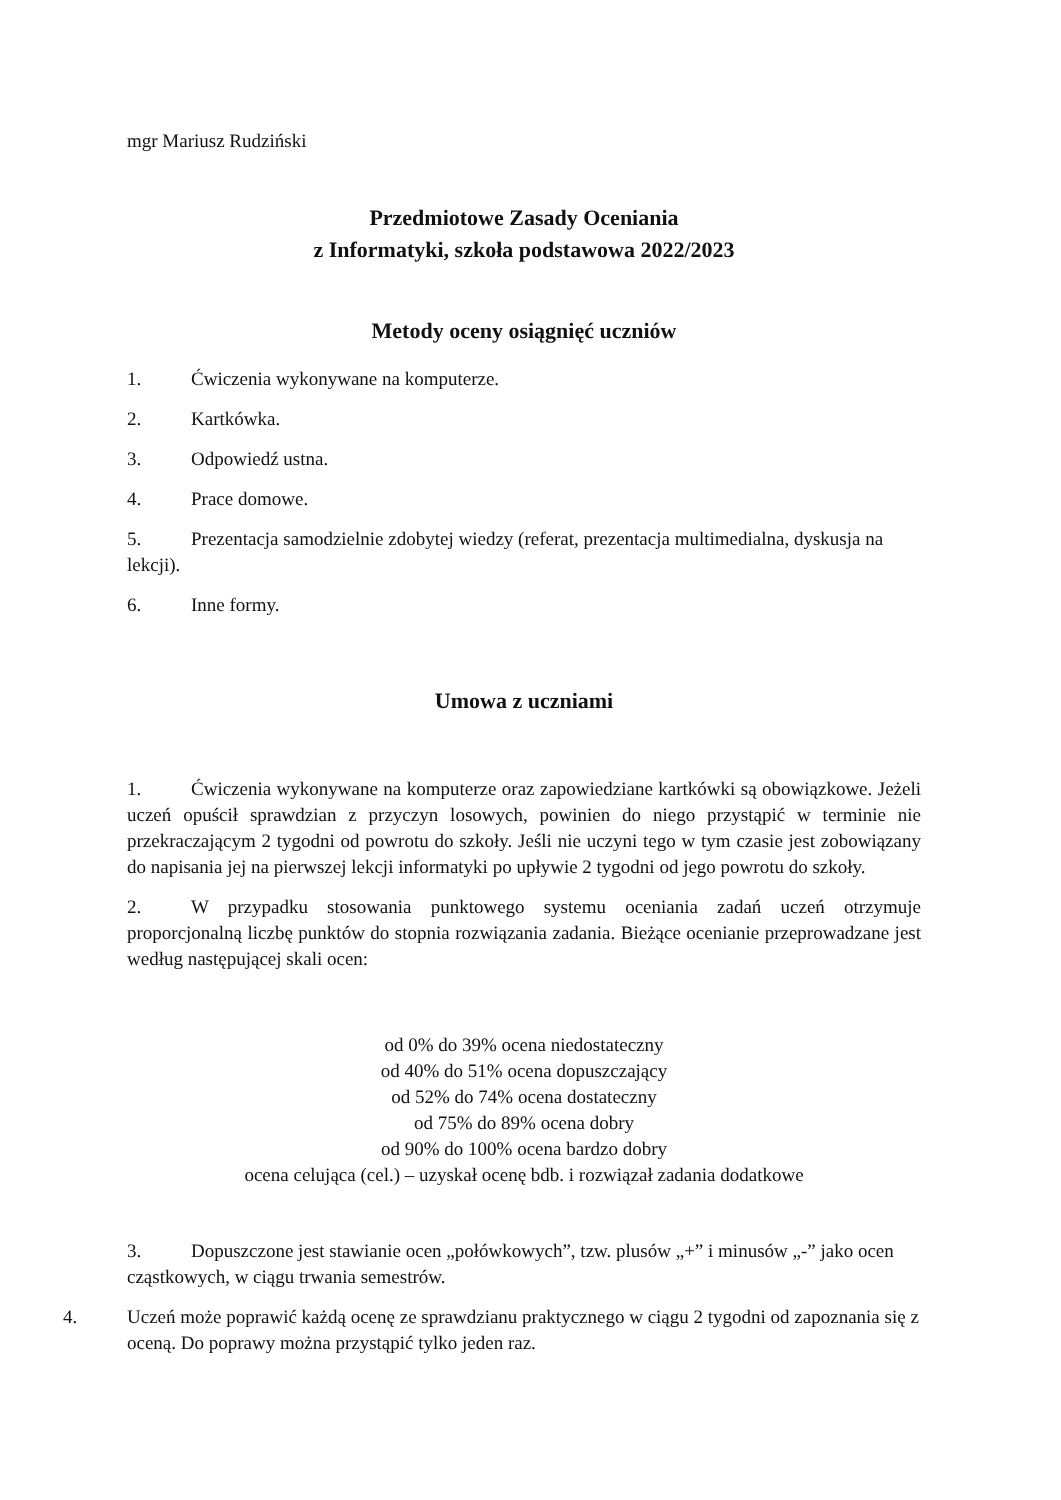mgr Mariusz Rudziński
Przedmiotowe Zasady Oceniania
z Informatyki, szkoła podstawowa 2022/2023
Metody oceny osiągnięć uczniów
1. Ćwiczenia wykonywane na komputerze.
2. Kartkówka.
3. Odpowiedź ustna.
4. Prace domowe.
5. Prezentacja samodzielnie zdobytej wiedzy (referat, prezentacja multimedialna, dyskusja na lekcji).
6. Inne formy.
Umowa z uczniami
1. Ćwiczenia wykonywane na komputerze oraz zapowiedziane kartkówki są obowiązkowe. Jeżeli uczeń opuścił sprawdzian z przyczyn losowych, powinien do niego przystąpić w terminie nie przekraczającym 2 tygodni od powrotu do szkoły. Jeśli nie uczyni tego w tym czasie jest zobowiązany do napisania jej na pierwszej lekcji informatyki po upływie 2 tygodni od jego powrotu do szkoły.
2. W przypadku stosowania punktowego systemu oceniania zadań uczeń otrzymuje proporcjonalną liczbę punktów do stopnia rozwiązania zadania. Bieżące ocenianie przeprowadzane jest według następującej skali ocen:
od 0% do 39% ocena niedostateczny
od 40% do 51% ocena dopuszczający
od 52% do 74% ocena dostateczny
od 75% do 89% ocena dobry
od 90% do 100% ocena bardzo dobry
ocena celująca (cel.) – uzyskał ocenę bdb. i rozwiązał zadania dodatkowe
3. Dopuszczone jest stawianie ocen „połówkowych”, tzw. plusów „+” i minusów „-” jako ocen cząstkowych, w ciągu trwania semestrów.
4. Uczeń może poprawić każdą ocenę ze sprawdzianu praktycznego w ciągu 2 tygodni od zapoznania się z oceną. Do poprawy można przystąpić tylko jeden raz.